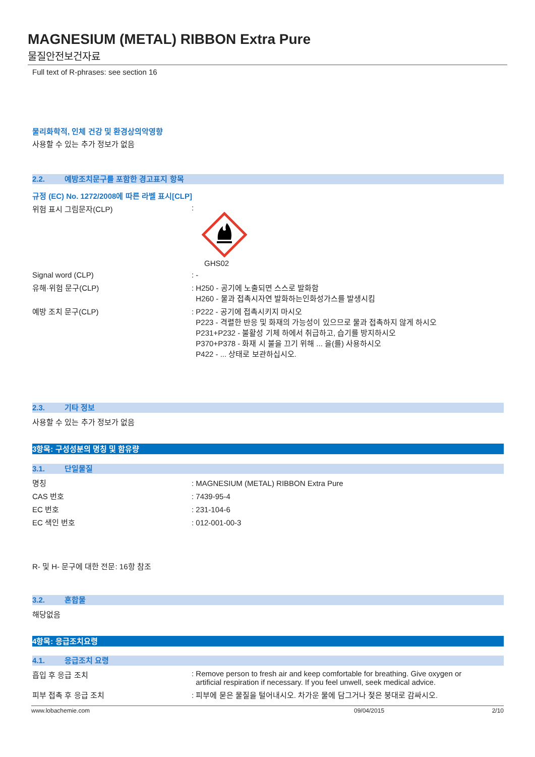MAGNESIUM (METAL) RIBBON Extra Pure
물질안전보건자료
Full text of R-phrases: see section 16
물리화학적, 인체 건강 및 환경상의악영향
사용할 수 있는 추가 정보가 없음
2.2. 예방조치문구를 포함한 경고표지 항목
규정 (EC) No. 1272/2008에 따른 라벨 표시[CLP]
위험 표시 그림문자(CLP) :
GHS02
Signal word (CLP) : -
유해·위험 문구(CLP) : H250 - 공기에 노출되면 스스로 발화함
H260 - 물과 접촉시자연 발화하는인화성가스를 발생시킴
예방 조치 문구(CLP) : P222 - 공기에 접촉시키지 마시오
P223 - 격렬한 반응 및 화재의 가능성이 있으므로 물과 접촉하지 않게 하시오
P231+P232 - 불활성 기체 하에서 취급하고, 습기를 방지하시오
P370+P378 - 화재 시 불을 끄기 위해 ... 을(를) 사용하시오
P422 - ... 상태로 보관하십시오.
2.3. 기타 정보
사용할 수 있는 추가 정보가 없음
3항목: 구성성분의 명칭 및 함유량
3.1. 단일물질
명칭 : MAGNESIUM (METAL) RIBBON Extra Pure
CAS 번호 : 7439-95-4
EC 번호 : 231-104-6
EC 색인 번호 : 012-001-00-3
R- 및 H- 문구에 대한 전문: 16항 참조
3.2. 혼합물
해당없음
4항목: 응급조치요령
4.1. 응급조치 요령
흡입 후 응급 조치 : Remove person to fresh air and keep comfortable for breathing. Give oxygen or
artificial respiration if necessary. If you feel unwell, seek medical advice.
피부 접촉 후 응급 조치 : 피부에 묻은 물질을 털어내시오. 차가운 물에 담그거나 젖은 붕대로 감싸시오.
www.lobachemie.com 09/04/2015 2/10